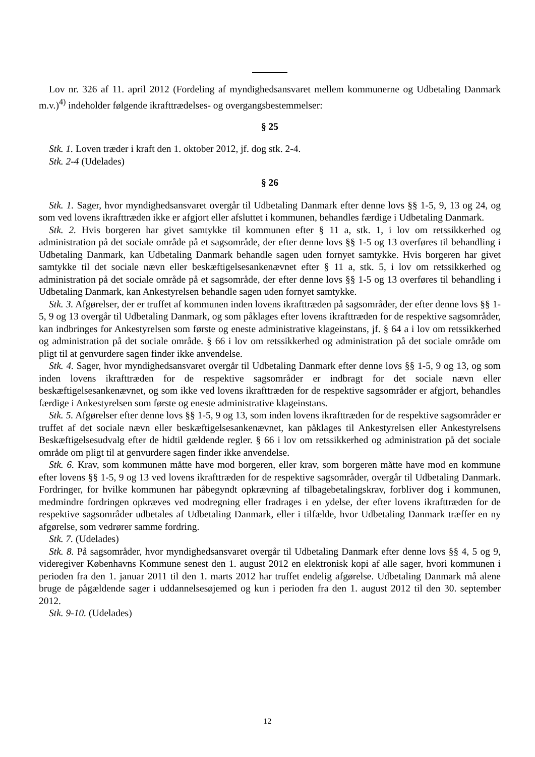Lov nr. 326 af 11. april 2012 (Fordeling af myndighedsansvaret mellem kommunerne og Udbetaling Danmark m.v.)<sup>4)</sup> indeholder følgende ikrafttrædelses- og overgangsbestemmelser:
§ 25
Stk. 1. Loven træder i kraft den 1. oktober 2012, jf. dog stk. 2-4.
Stk. 2-4 (Udelades)
§ 26
Stk. 1. Sager, hvor myndighedsansvaret overgår til Udbetaling Danmark efter denne lovs §§ 1-5, 9, 13 og 24, og som ved lovens ikrafttræden ikke er afgjort eller afsluttet i kommunen, behandles færdige i Udbetaling Danmark.
Stk. 2. Hvis borgeren har givet samtykke til kommunen efter § 11 a, stk. 1, i lov om retssikkerhed og administration på det sociale område på et sagsområde, der efter denne lovs §§ 1-5 og 13 overføres til behandling i Udbetaling Danmark, kan Udbetaling Danmark behandle sagen uden fornyet samtykke. Hvis borgeren har givet samtykke til det sociale nævn eller beskæftigelsesankenævnet efter § 11 a, stk. 5, i lov om retssikkerhed og administration på det sociale område på et sagsområde, der efter denne lovs §§ 1-5 og 13 overføres til behandling i Udbetaling Danmark, kan Ankestyrelsen behandle sagen uden fornyet samtykke.
Stk. 3. Afgørelser, der er truffet af kommunen inden lovens ikrafttræden på sagsområder, der efter denne lovs §§ 1-5, 9 og 13 overgår til Udbetaling Danmark, og som påklages efter lovens ikrafttræden for de respektive sagsområder, kan indbringes for Ankestyrelsen som første og eneste administrative klageinstans, jf. § 64 a i lov om retssikkerhed og administration på det sociale område. § 66 i lov om retssikkerhed og administration på det sociale område om pligt til at genvurdere sagen finder ikke anvendelse.
Stk. 4. Sager, hvor myndighedsansvaret overgår til Udbetaling Danmark efter denne lovs §§ 1-5, 9 og 13, og som inden lovens ikrafttræden for de respektive sagsområder er indbragt for det sociale nævn eller beskæftigelsesankenævnet, og som ikke ved lovens ikrafttræden for de respektive sagsområder er afgjort, behandles færdige i Ankestyrelsen som første og eneste administrative klageinstans.
Stk. 5. Afgørelser efter denne lovs §§ 1-5, 9 og 13, som inden lovens ikrafttræden for de respektive sagsområder er truffet af det sociale nævn eller beskæftigelsesankenævnet, kan påklages til Ankestyrelsen eller Ankestyrelsens Beskæftigelsesudvalg efter de hidtil gældende regler. § 66 i lov om retssikkerhed og administration på det sociale område om pligt til at genvurdere sagen finder ikke anvendelse.
Stk. 6. Krav, som kommunen måtte have mod borgeren, eller krav, som borgeren måtte have mod en kommune efter lovens §§ 1-5, 9 og 13 ved lovens ikrafttræden for de respektive sagsområder, overgår til Udbetaling Danmark. Fordringer, for hvilke kommunen har påbegyndt opkrævning af tilbagebetalingskrav, forbliver dog i kommunen, medmindre fordringen opkræves ved modregning eller fradrages i en ydelse, der efter lovens ikrafttræden for de respektive sagsområder udbetales af Udbetaling Danmark, eller i tilfælde, hvor Udbetaling Danmark træffer en ny afgørelse, som vedrører samme fordring.
Stk. 7. (Udelades)
Stk. 8. På sagsområder, hvor myndighedsansvaret overgår til Udbetaling Danmark efter denne lovs §§ 4, 5 og 9, videregiver Københavns Kommune senest den 1. august 2012 en elektronisk kopi af alle sager, hvori kommunen i perioden fra den 1. januar 2011 til den 1. marts 2012 har truffet endelig afgørelse. Udbetaling Danmark må alene bruge de pågældende sager i uddannelsesøjemed og kun i perioden fra den 1. august 2012 til den 30. september 2012.
Stk. 9-10. (Udelades)
12